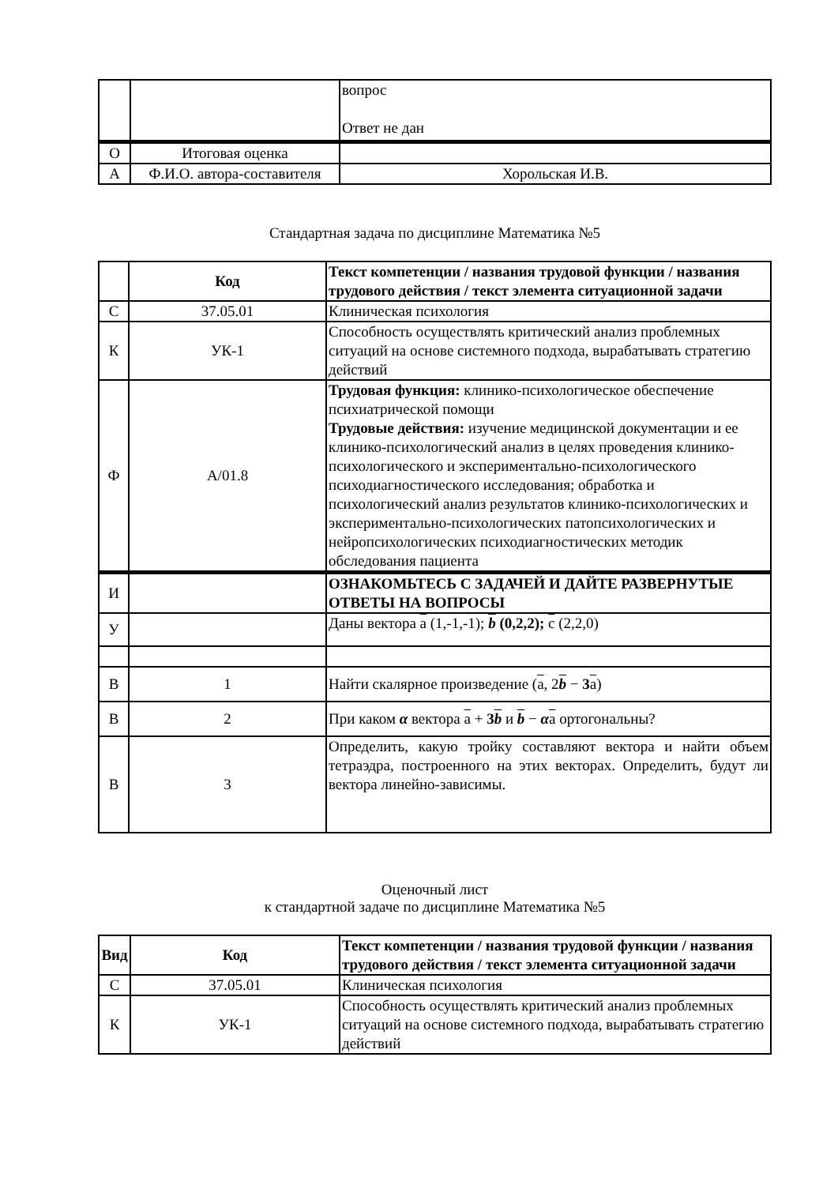| | | вопрос Ответ не дан |
| О | Итоговая оценка | |
| А | Ф.И.О. автора-составителя | Хорольская И.В. |
Стандартная задача по дисциплине Математика №5
| | Код | Текст компетенции / названия трудовой функции / названия трудового действия / текст элемента ситуационной задачи |
| --- | --- | --- |
| С | 37.05.01 | Клиническая психология |
| К | УК-1 | Способность осуществлять критический анализ проблемных ситуаций на основе системного подхода, вырабатывать стратегию действий |
| Ф | А/01.8 | Трудовая функция: клинико-психологическое обеспечение психиатрической помощи Трудовые действия: изучение медицинской документации и ее клинико-психологический анализ в целях проведения клинико-психологического и экспериментально-психологического психодиагностического исследования; обработка и психологический анализ результатов клинико-психологических и экспериментально-психологических патопсихологических и нейропсихологических психодиагностических методик обследования пациента |
| И | | ОЗНАКОМЬТЕСЬ С ЗАДАЧЕЙ И ДАЙТЕ РАЗВЕРНУТЫЕ ОТВЕТЫ НА ВОПРОСЫ |
| У | | Даны вектора a (1,-1,-1); b (0,2,2); c (2,2,0) |
| В | 1 | Найти скалярное произведение ( a , 2 b − 3 a ) |
| В | 2 | При каком α вектора a + 3 b и b − α a ортогональны? |
| В | 3 | Определить, какую тройку составляют вектора и найти объем тетраэдра, построенного на этих векторах. Определить, будут ли вектора линейно-зависимы. |
Оценочный лист
к стандартной задаче по дисциплине Математика №5
| Вид | Код | Текст компетенции / названия трудовой функции / названия трудового действия / текст элемента ситуационной задачи |
| --- | --- | --- |
| С | 37.05.01 | Клиническая психология |
| К | УК-1 | Способность осуществлять критический анализ проблемных ситуаций на основе системного подхода, вырабатывать стратегию действий |